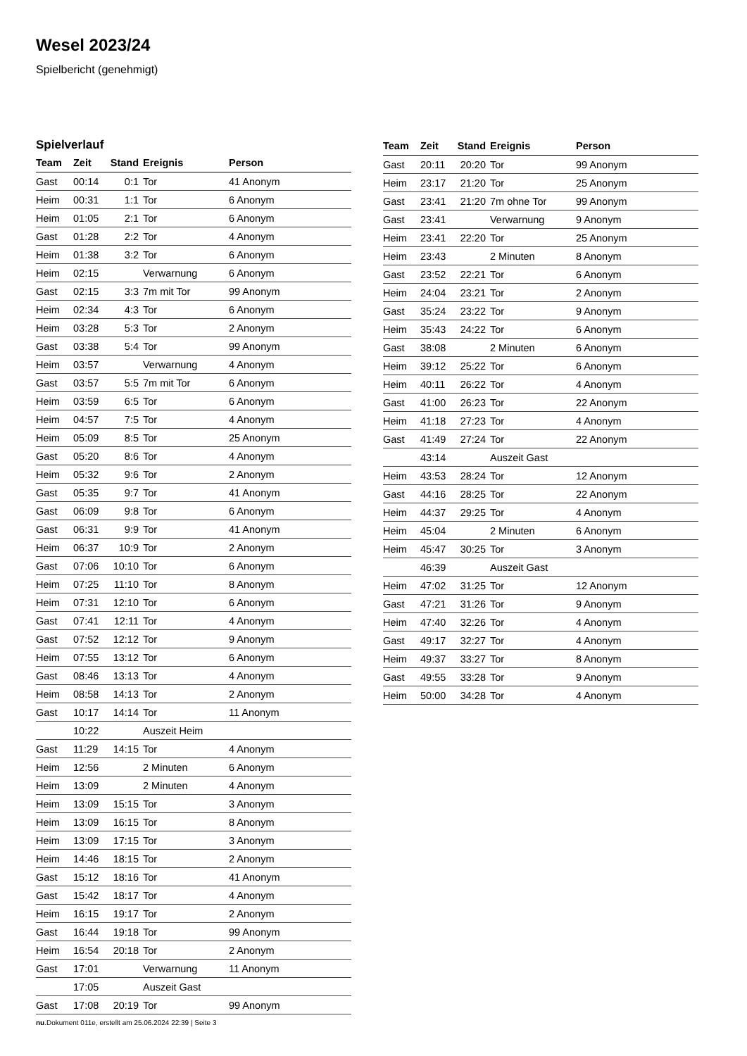Wesel 2023/24
Spielbericht (genehmigt)
Spielverlauf
| Team | Zeit | Stand | Ereignis | Person |
| --- | --- | --- | --- | --- |
| Gast | 00:14 | 0:1 | Tor | 41 Anonym |
| Heim | 00:31 | 1:1 | Tor | 6 Anonym |
| Heim | 01:05 | 2:1 | Tor | 6 Anonym |
| Gast | 01:28 | 2:2 | Tor | 4 Anonym |
| Heim | 01:38 | 3:2 | Tor | 6 Anonym |
| Heim | 02:15 | | Verwarnung | 6 Anonym |
| Gast | 02:15 | 3:3 | 7m mit Tor | 99 Anonym |
| Heim | 02:34 | 4:3 | Tor | 6 Anonym |
| Heim | 03:28 | 5:3 | Tor | 2 Anonym |
| Gast | 03:38 | 5:4 | Tor | 99 Anonym |
| Heim | 03:57 | | Verwarnung | 4 Anonym |
| Gast | 03:57 | 5:5 | 7m mit Tor | 6 Anonym |
| Heim | 03:59 | 6:5 | Tor | 6 Anonym |
| Heim | 04:57 | 7:5 | Tor | 4 Anonym |
| Heim | 05:09 | 8:5 | Tor | 25 Anonym |
| Gast | 05:20 | 8:6 | Tor | 4 Anonym |
| Heim | 05:32 | 9:6 | Tor | 2 Anonym |
| Gast | 05:35 | 9:7 | Tor | 41 Anonym |
| Gast | 06:09 | 9:8 | Tor | 6 Anonym |
| Gast | 06:31 | 9:9 | Tor | 41 Anonym |
| Heim | 06:37 | 10:9 | Tor | 2 Anonym |
| Gast | 07:06 | 10:10 | Tor | 6 Anonym |
| Heim | 07:25 | 11:10 | Tor | 8 Anonym |
| Heim | 07:31 | 12:10 | Tor | 6 Anonym |
| Gast | 07:41 | 12:11 | Tor | 4 Anonym |
| Gast | 07:52 | 12:12 | Tor | 9 Anonym |
| Heim | 07:55 | 13:12 | Tor | 6 Anonym |
| Gast | 08:46 | 13:13 | Tor | 4 Anonym |
| Heim | 08:58 | 14:13 | Tor | 2 Anonym |
| Gast | 10:17 | 14:14 | Tor | 11 Anonym |
| | 10:22 | | Auszeit Heim | |
| Gast | 11:29 | 14:15 | Tor | 4 Anonym |
| Heim | 12:56 | | 2 Minuten | 6 Anonym |
| Heim | 13:09 | | 2 Minuten | 4 Anonym |
| Heim | 13:09 | 15:15 | Tor | 3 Anonym |
| Heim | 13:09 | 16:15 | Tor | 8 Anonym |
| Heim | 13:09 | 17:15 | Tor | 3 Anonym |
| Heim | 14:46 | 18:15 | Tor | 2 Anonym |
| Gast | 15:12 | 18:16 | Tor | 41 Anonym |
| Gast | 15:42 | 18:17 | Tor | 4 Anonym |
| Heim | 16:15 | 19:17 | Tor | 2 Anonym |
| Gast | 16:44 | 19:18 | Tor | 99 Anonym |
| Heim | 16:54 | 20:18 | Tor | 2 Anonym |
| Gast | 17:01 | | Verwarnung | 11 Anonym |
| | 17:05 | | Auszeit Gast | |
| Gast | 17:08 | 20:19 | Tor | 99 Anonym |
| Team | Zeit | Stand | Ereignis | Person |
| --- | --- | --- | --- | --- |
| Gast | 20:11 | 20:20 | Tor | 99 Anonym |
| Heim | 23:17 | 21:20 | Tor | 25 Anonym |
| Gast | 23:41 | 21:20 | 7m ohne Tor | 99 Anonym |
| Gast | 23:41 | | Verwarnung | 9 Anonym |
| Heim | 23:41 | 22:20 | Tor | 25 Anonym |
| Heim | 23:43 | | 2 Minuten | 8 Anonym |
| Gast | 23:52 | 22:21 | Tor | 6 Anonym |
| Heim | 24:04 | 23:21 | Tor | 2 Anonym |
| Gast | 35:24 | 23:22 | Tor | 9 Anonym |
| Heim | 35:43 | 24:22 | Tor | 6 Anonym |
| Gast | 38:08 | | 2 Minuten | 6 Anonym |
| Heim | 39:12 | 25:22 | Tor | 6 Anonym |
| Heim | 40:11 | 26:22 | Tor | 4 Anonym |
| Gast | 41:00 | 26:23 | Tor | 22 Anonym |
| Heim | 41:18 | 27:23 | Tor | 4 Anonym |
| Gast | 41:49 | 27:24 | Tor | 22 Anonym |
| | 43:14 | | Auszeit Gast | |
| Heim | 43:53 | 28:24 | Tor | 12 Anonym |
| Gast | 44:16 | 28:25 | Tor | 22 Anonym |
| Heim | 44:37 | 29:25 | Tor | 4 Anonym |
| Heim | 45:04 | | 2 Minuten | 6 Anonym |
| Heim | 45:47 | 30:25 | Tor | 3 Anonym |
| | 46:39 | | Auszeit Gast | |
| Heim | 47:02 | 31:25 | Tor | 12 Anonym |
| Gast | 47:21 | 31:26 | Tor | 9 Anonym |
| Heim | 47:40 | 32:26 | Tor | 4 Anonym |
| Gast | 49:17 | 32:27 | Tor | 4 Anonym |
| Heim | 49:37 | 33:27 | Tor | 8 Anonym |
| Gast | 49:55 | 33:28 | Tor | 9 Anonym |
| Heim | 50:00 | 34:28 | Tor | 4 Anonym |
nu.Dokument 011e, erstellt am 25.06.2024 22:39 | Seite 3